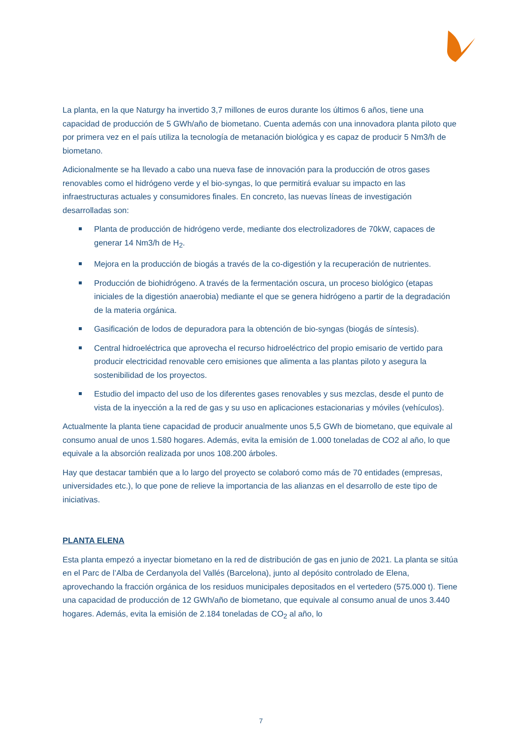La planta, en la que Naturgy ha invertido 3,7 millones de euros durante los últimos 6 años, tiene una capacidad de producción de 5 GWh/año de biometano. Cuenta además con una innovadora planta piloto que por primera vez en el país utiliza la tecnología de metanación biológica y es capaz de producir 5 Nm3/h de biometano.
Adicionalmente se ha llevado a cabo una nueva fase de innovación para la producción de otros gases renovables como el hidrógeno verde y el bio-syngas, lo que permitirá evaluar su impacto en las infraestructuras actuales y consumidores finales. En concreto, las nuevas líneas de investigación desarrolladas son:
Planta de producción de hidrógeno verde, mediante dos electrolizadores de 70kW, capaces de generar 14 Nm3/h de H<sub>2</sub>.
Mejora en la producción de biogás a través de la co-digestión y la recuperación de nutrientes.
Producción de biohidrógeno. A través de la fermentación oscura, un proceso biológico (etapas iniciales de la digestión anaerobia) mediante el que se genera hidrógeno a partir de la degradación de la materia orgánica.
Gasificación de lodos de depuradora para la obtención de bio-syngas (biogás de síntesis).
Central hidroeléctrica que aprovecha el recurso hidroeléctrico del propio emisario de vertido para producir electricidad renovable cero emisiones que alimenta a las plantas piloto y asegura la sostenibilidad de los proyectos.
Estudio del impacto del uso de los diferentes gases renovables y sus mezclas, desde el punto de vista de la inyección a la red de gas y su uso en aplicaciones estacionarias y móviles (vehículos).
Actualmente la planta tiene capacidad de producir anualmente unos 5,5 GWh de biometano, que equivale al consumo anual de unos 1.580 hogares. Además, evita la emisión de 1.000 toneladas de CO2 al año, lo que equivale a la absorción realizada por unos 108.200 árboles.
Hay que destacar también que a lo largo del proyecto se colaboró como más de 70 entidades (empresas, universidades etc.), lo que pone de relieve la importancia de las alianzas en el desarrollo de este tipo de iniciativas.
PLANTA ELENA
Esta planta empezó a inyectar biometano en la red de distribución de gas en junio de 2021. La planta se sitúa en el Parc de l’Alba de Cerdanyola del Vallés (Barcelona), junto al depósito controlado de Elena, aprovechando la fracción orgánica de los residuos municipales depositados en el vertedero (575.000 t). Tiene una capacidad de producción de 12 GWh/año de biometano, que equivale al consumo anual de unos 3.440 hogares. Además, evita la emisión de 2.184 toneladas de CO<sub>2</sub> al año, lo
7